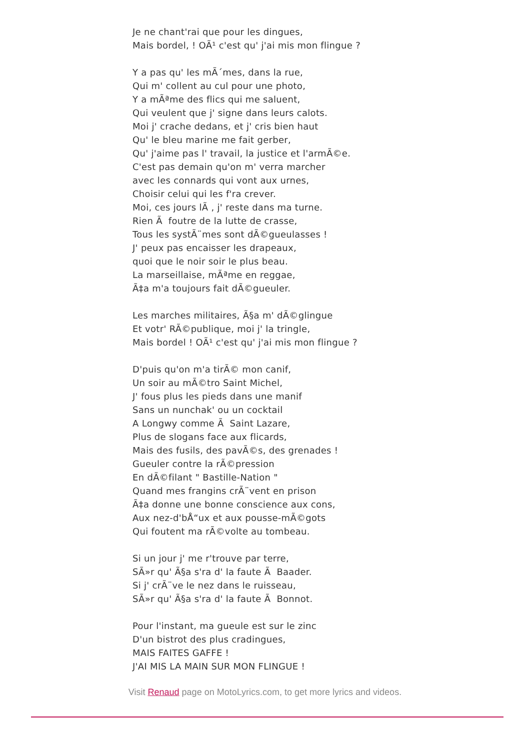Je ne chant'rai que pour les dingues, Mais bordel, ! OÃ¹ c'est qu' j'ai mis mon flingue ? Y a pas qu' les mÃ´mes, dans la rue, Qui m' collent au cul pour une photo, Y a mÃªme des flics qui me saluent, Qui veulent que j' signe dans leurs calots. Moi j' crache dedans, et j' cris bien haut Qu' le bleu marine me fait gerber, Qu' j'aime pas l' travail, la justice et l'armÃ©e. C'est pas demain qu'on m' verra marcher avec les connards qui vont aux urnes, Choisir celui qui les f'ra crever. Moi, ces jours lÃ , j' reste dans ma turne. Rien Ã foutre de la lutte de crasse, Tous les systÃ¨mes sont dÃ©gueulasses ! J' peux pas encaisser les drapeaux, quoi que le noir soir le plus beau. La marseillaise, mÃªme en reggae, Ã‡a m'a toujours fait dÃ©gueuler. Les marches militaires, Ã§a m' dÃ©glingue Et votr' RÃ©publique, moi j' la tringle, Mais bordel ! OÃ¹ c'est qu' j'ai mis mon flingue ? D'puis qu'on m'a tirÃ© mon canif, Un soir au mÃ©tro Saint Michel, J' fous plus les pieds dans une manif Sans un nunchak' ou un cocktail A Longwy comme Ã Saint Lazare, Plus de slogans face aux flicards, Mais des fusils, des pavÃ©s, des grenades ! Gueuler contre la rÃ©pression En dÃ©filant " Bastille-Nation " Quand mes frangins crÃ¨vent en prison Ã‡a donne une bonne conscience aux cons, Aux nez-d'bÅ“ux et aux pousse-mÃ©gots Qui foutent ma rÃ©volte au tombeau. Si un jour j' me r'trouve par terre, SÃ»r qu' Ã§a s'ra d' la faute Ã Baader. Si j' crÃ¨ve le nez dans le ruisseau, SÃ»r qu' Ã§a s'ra d' la faute Ã Bonnot. Pour l'instant, ma gueule est sur le zinc D'un bistrot des plus cradingues, MAIS FAITES GAFFE ! J'AI MIS LA MAIN SUR MON FLINGUE !
Visit Renaud page on MotoLyrics.com, to get more lyrics and videos.